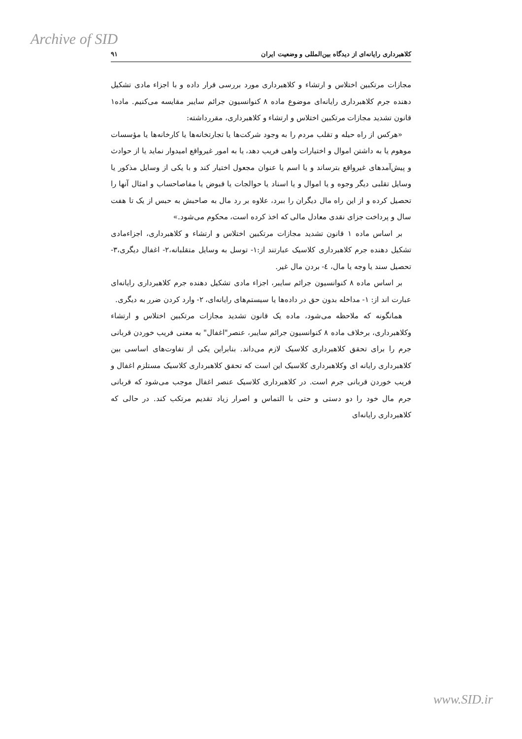Archive of SID
کلاهبرداری رایانه‌ای از دیدگاه بین‌المللی و وضعیت ایران ۹۱
مجازات مرتکبین اختلاس و ارتشاء و کلاهبرداری مورد بررسی قرار داده و با اجزاء مادی تشکیل دهنده جرم کلاهبرداری رایانه‌ای موضوع ماده ۸ کنوانسیون جرائم سایبر مقایسه می‌کنیم. ماده۱ قانون تشدید مجازات مرتکبین اختلاس و ارتشاء و کلاهبرداری، مقررداشته:
«هرکس از راه حیله و تقلب مردم را به وجود شرکت‌ها یا تجارتخانه‌ها یا کارخانه‌ها یا مؤسسات موهوم یا به داشتن اموال و اختیارات واهی فریب دهد، یا به امور غیرواقع امیدوار نماید یا از حوادث و پیش‌آمدهای غیرواقع بترساند و یا اسم یا عنوان مجعول اختیار کند و با یکی از وسایل مذکور یا وسایل تقلبی دیگر وجوه و یا اموال و یا اسناد یا حوالجات یا قبوض یا مفاصاحساب و امثال آنها را تحصیل کرده و از این راه مال دیگران را ببرد، علاوه بر رد مال به صاحبش به حبس از یک تا هفت سال و پرداخت جزای نقدی معادل مالی که اخذ کرده است، محکوم می‌شود.»
بر اساس ماده ۱ قانون تشدید مجازات مرتکبین اختلاس و ارتشاء و کلاهبرداری، اجزاءمادی تشکیل دهنده جرم کلاهبرداری کلاسیک عبارتند از:۱- توسل به وسایل متقلبانه،۲- اغفال دیگری،۳- تحصیل سند یا وجه یا مال، ٤- بردن مال غیر.
بر اساس ماده ۸ کنوانسیون جرائم سایبر، اجزاء مادی تشکیل دهنده جرم کلاهبرداری رایانه‌ای عبارت اند از: ۱- مداخله بدون حق در داده‌ها یا سیستم‌های رایانه‌ای، ۲- وارد کردن ضرر به دیگری.
همانگونه که ملاحظه می‌شود، ماده یک قانون تشدید مجازات مرتکبین اختلاس و ارتشاء وکلاهبرداری، برخلاف ماده ۸ کنوانسیون جرائم سایبر، عنصر"اغفال" به معنی فریب خوردن قربانی جرم را برای تحقق کلاهبرداری کلاسیک لازم می‌داند. بنابراین یکی از تفاوت‌های اساسی بین کلاهبرداری رایانه ای وکلاهبرداری کلاسیک این است که تحقق کلاهبرداری کلاسیک مستلزم اغفال و فریب خوردن قربانی جرم است. در کلاهبرداری کلاسیک عنصر اغفال موجب می‌شود که قربانی جرم مال خود را دو دستی و حتی با التماس و اصرار زیاد تقدیم مرتکب کند. در حالی که کلاهبرداری رایانه‌ای
www.SID.ir